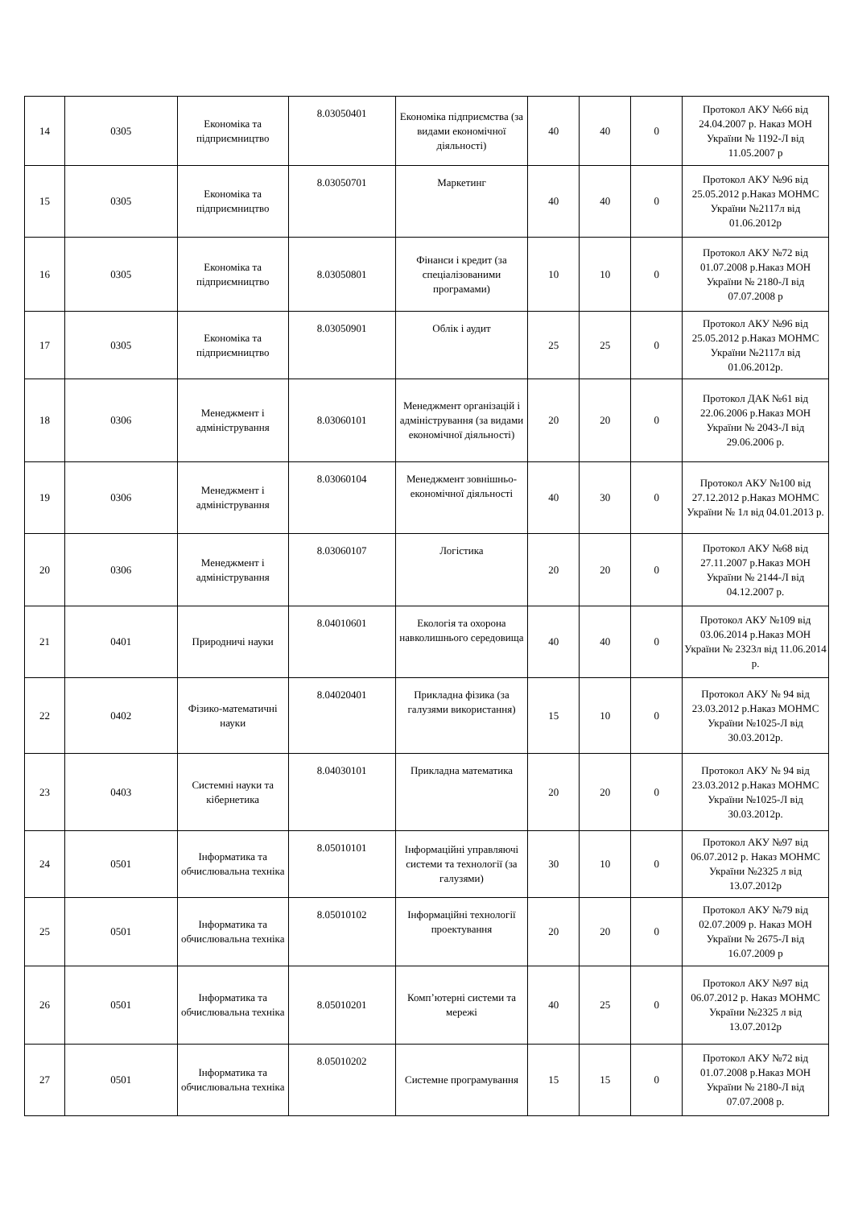| 14 | 0305 | Економіка та підприємництво | 8.03050401 | Економіка підприємства (за видами економічної діяльності) | 40 | 40 | 0 | Протокол АКУ №66 від 24.04.2007 р. Наказ МОН України № 1192-Л від 11.05.2007 р |
| 15 | 0305 | Економіка та підприємництво | 8.03050701 | Маркетинг | 40 | 40 | 0 | Протокол АКУ №96 від 25.05.2012 р.Наказ МОНМС України №2117л від 01.06.2012р |
| 16 | 0305 | Економіка та підприємництво | 8.03050801 | Фінанси і кредит (за спеціалізованими програмами) | 10 | 10 | 0 | Протокол АКУ №72 від 01.07.2008 р.Наказ МОН України № 2180-Л від 07.07.2008 р |
| 17 | 0305 | Економіка та підприємництво | 8.03050901 | Облік і аудит | 25 | 25 | 0 | Протокол АКУ №96 від 25.05.2012 р.Наказ МОНМС України №2117л від 01.06.2012р. |
| 18 | 0306 | Менеджмент і адміністрування | 8.03060101 | Менеджмент організацій і адміністрування (за видами економічної діяльності) | 20 | 20 | 0 | Протокол ДАК №61 від 22.06.2006 р.Наказ МОН України № 2043-Л від 29.06.2006 р. |
| 19 | 0306 | Менеджмент і адміністрування | 8.03060104 | Менеджмент зовнішньо-економічної діяльності | 40 | 30 | 0 | Протокол АКУ №100 від 27.12.2012 р.Наказ МОНМС України № 1л від 04.01.2013 р. |
| 20 | 0306 | Менеджмент і адміністрування | 8.03060107 | Логістика | 20 | 20 | 0 | Протокол АКУ №68 від 27.11.2007 р.Наказ МОН України № 2144-Л від 04.12.2007 р. |
| 21 | 0401 | Природничі науки | 8.04010601 | Екологія та охорона навколишнього середовища | 40 | 40 | 0 | Протокол АКУ №109 від 03.06.2014 р.Наказ МОН України № 2323л від 11.06.2014 р. |
| 22 | 0402 | Фізико-математичні науки | 8.04020401 | Прикладна фізика (за галузями використання) | 15 | 10 | 0 | Протокол АКУ № 94 від 23.03.2012 р.Наказ МОНМС України №1025-Л від 30.03.2012р. |
| 23 | 0403 | Системні науки та кібернетика | 8.04030101 | Прикладна математика | 20 | 20 | 0 | Протокол АКУ № 94 від 23.03.2012 р.Наказ МОНМС України №1025-Л від 30.03.2012р. |
| 24 | 0501 | Інформатика та обчислювальна техніка | 8.05010101 | Інформаційні управляючі системи та технології (за галузями) | 30 | 10 | 0 | Протокол АКУ №97 від 06.07.2012 р. Наказ МОНМС України №2325 л від 13.07.2012р |
| 25 | 0501 | Інформатика та обчислювальна техніка | 8.05010102 | Інформаційні технології проектування | 20 | 20 | 0 | Протокол АКУ №79 від 02.07.2009 р. Наказ МОН України № 2675-Л від 16.07.2009 р |
| 26 | 0501 | Інформатика та обчислювальна техніка | 8.05010201 | Комп’ютерні системи та мережі | 40 | 25 | 0 | Протокол АКУ №97 від 06.07.2012 р. Наказ МОНМС України №2325 л від 13.07.2012р |
| 27 | 0501 | Інформатика та обчислювальна техніка | 8.05010202 | Системне програмування | 15 | 15 | 0 | Протокол АКУ №72 від 01.07.2008 р.Наказ МОН України № 2180-Л від 07.07.2008 р. |